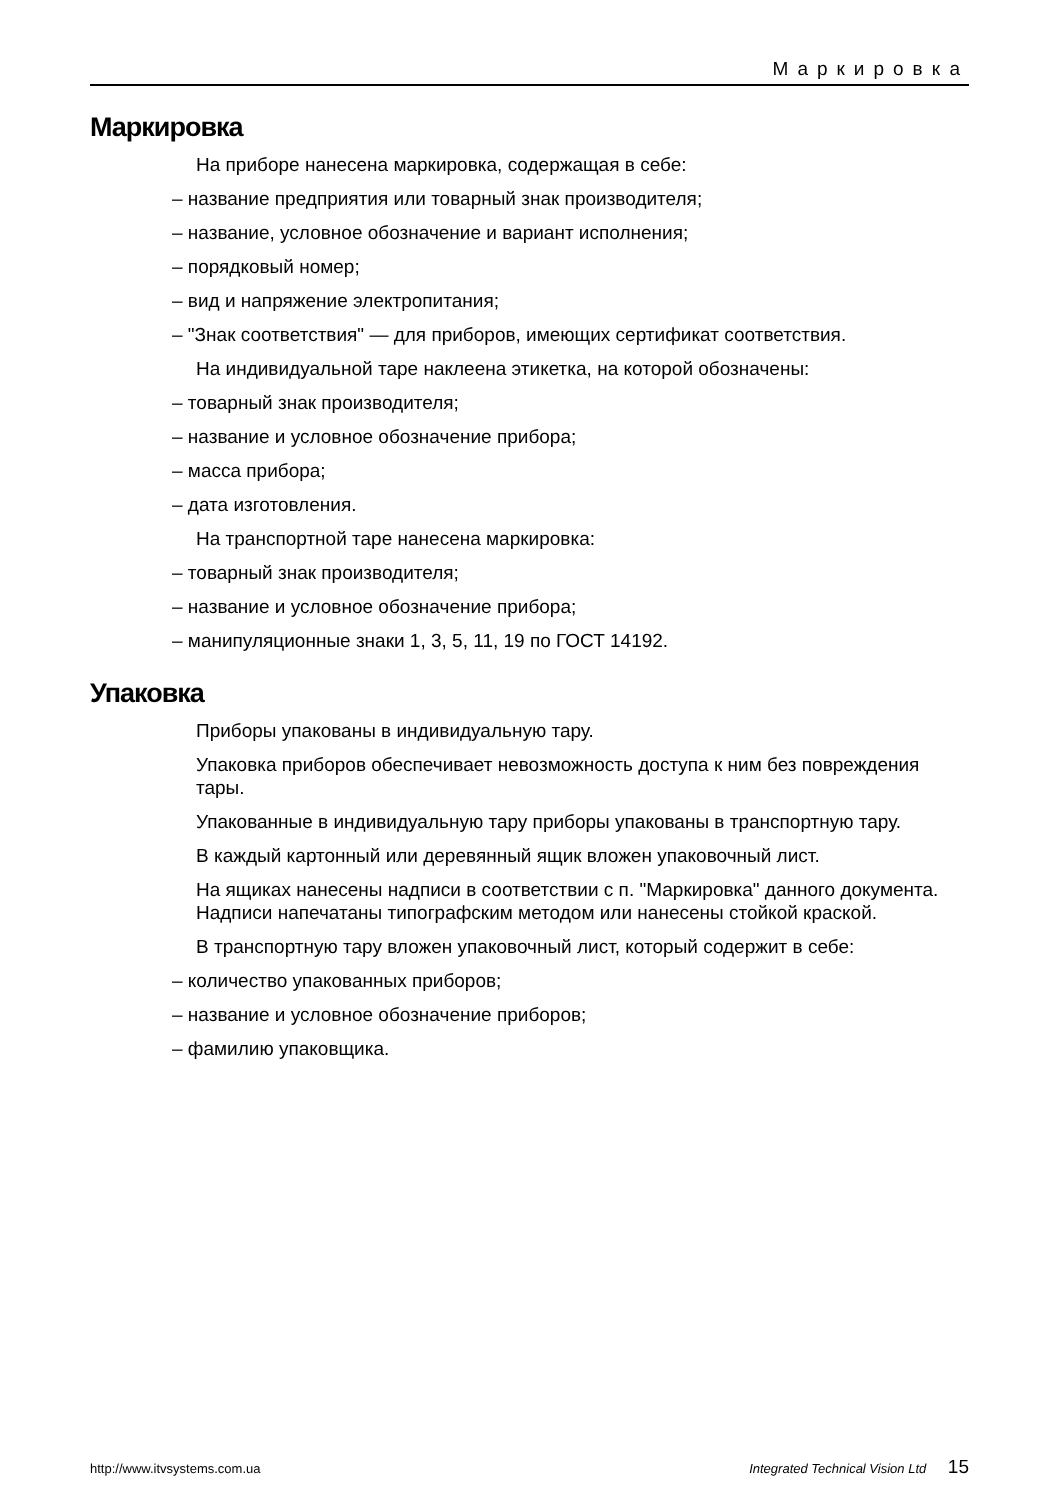Маркировка
Маркировка
На приборе нанесена маркировка, содержащая в себе:
– название предприятия или товарный знак производителя;
– название, условное обозначение и вариант исполнения;
– порядковый номер;
– вид и напряжение электропитания;
– "Знак соответствия" — для приборов, имеющих сертификат соответствия.
На индивидуальной таре наклеена этикетка, на которой обозначены:
– товарный знак производителя;
– название и условное обозначение прибора;
– масса прибора;
– дата изготовления.
На транспортной таре нанесена маркировка:
– товарный знак производителя;
– название и условное обозначение прибора;
– манипуляционные знаки 1, 3, 5, 11, 19 по ГОСТ 14192.
Упаковка
Приборы упакованы в индивидуальную тару.
Упаковка приборов обеспечивает невозможность доступа к ним без повреждения тары.
Упакованные в индивидуальную тару приборы упакованы в транспортную тару.
В каждый картонный или деревянный ящик вложен упаковочный лист.
На ящиках нанесены надписи в соответствии с п. "Маркировка" данного документа. Надписи напечатаны типографским методом или нанесены стойкой краской.
В транспортную тару вложен упаковочный лист, который содержит в себе:
– количество упакованных приборов;
– название и условное обозначение приборов;
– фамилию упаковщика.
http://www.itvsystems.com.ua Integrated Technical Vision Ltd 15